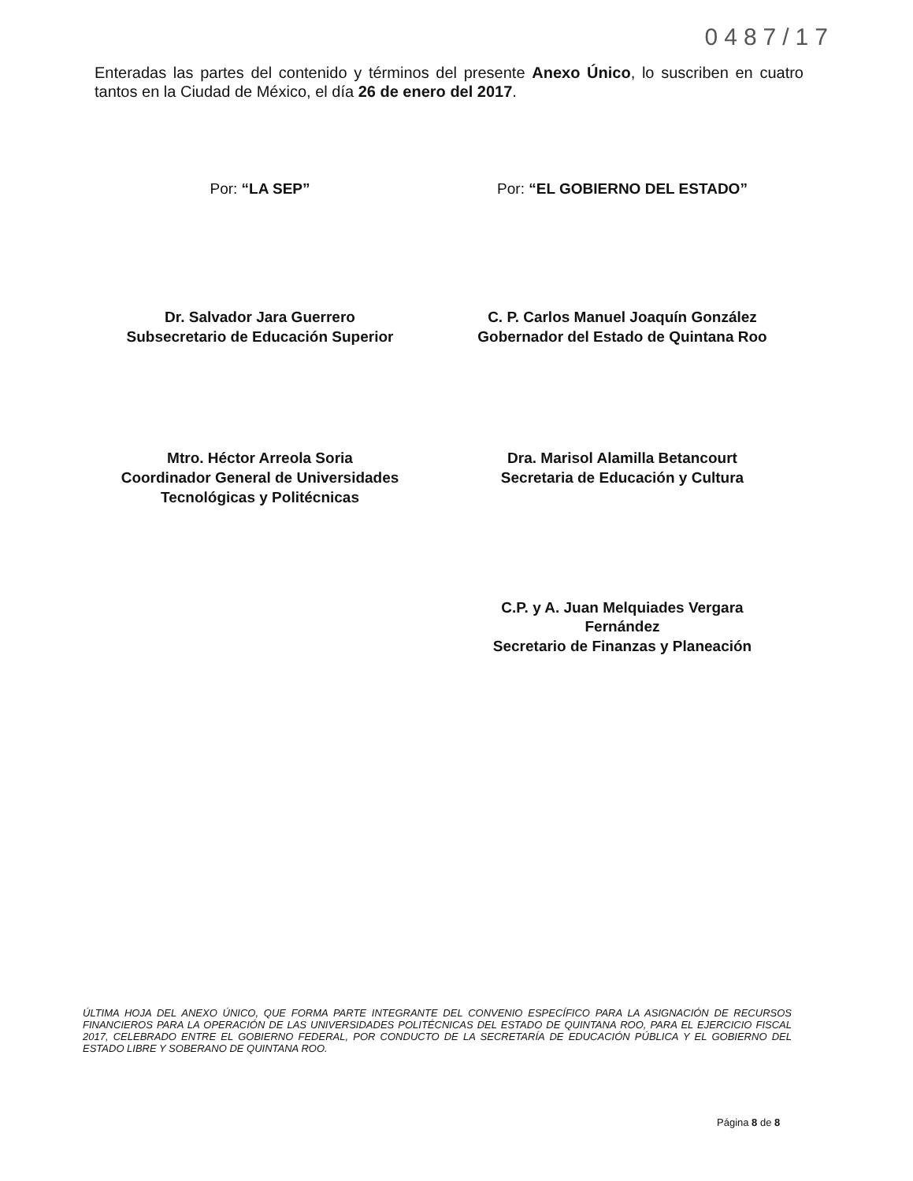0487/17
Enteradas las partes del contenido y términos del presente Anexo Único, lo suscriben en cuatro tantos en la Ciudad de México, el día 26 de enero del 2017.
Por: “LA SEP”
Dr. Salvador Jara Guerrero
Subsecretario de Educación Superior
Mtro. Héctor Arreola Soria
Coordinador General de Universidades
Tecnológicas y Politécnicas
Por: “EL GOBIERNO DEL ESTADO”
C. P. Carlos Manuel Joaquín González
Gobernador del Estado de Quintana Roo
Dra. Marisol Alamilla Betancourt
Secretaria de Educación y Cultura
C.P. y A. Juan Melquiades Vergara
Fernández
Secretario de Finanzas y Planeación
ÚLTIMA HOJA DEL ANEXO ÚNICO, QUE FORMA PARTE INTEGRANTE DEL CONVENIO ESPECÍFICO PARA LA ASIGNACIÓN DE RECURSOS FINANCIEROS PARA LA OPERACIÓN DE LAS UNIVERSIDADES POLITÉCNICAS DEL ESTADO DE QUINTANA ROO, PARA EL EJERCICIO FISCAL 2017, CELEBRADO ENTRE EL GOBIERNO FEDERAL, POR CONDUCTO DE LA SECRETARÍA DE EDUCACIÓN PÚBLICA Y EL GOBIERNO DEL ESTADO LIBRE Y SOBERANO DE QUINTANA ROO.
Página 8 de 8